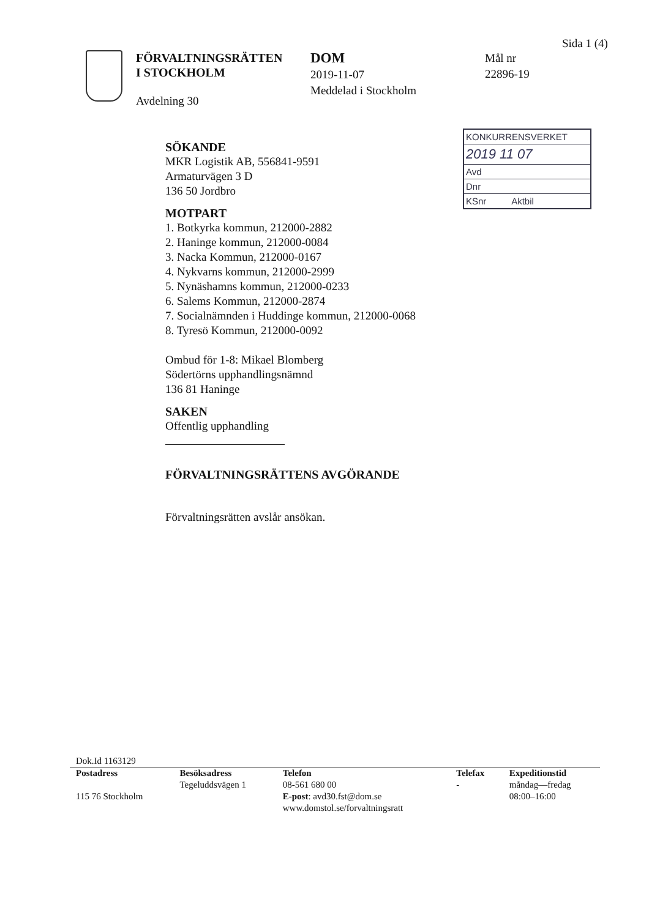Sida 1 (4)
FÖRVALTNINGSRÄTTEN
I STOCKHOLM
Avdelning 30
DOM
2019-11-07
Meddelad i Stockholm
Mål nr
22896-19
KONKURRENSVERKET
2019 11 07
Avd
Dnr
KSnr Aktbil
SÖKANDE
MKR Logistik AB, 556841-9591
Armaturvägen 3 D
136 50 Jordbro
MOTPART
1. Botkyrka kommun, 212000-2882
2. Haninge kommun, 212000-0084
3. Nacka Kommun, 212000-0167
4. Nykvarns kommun, 212000-2999
5. Nynäshamns kommun, 212000-0233
6. Salems Kommun, 212000-2874
7. Socialnämnden i Huddinge kommun, 212000-0068
8. Tyresö Kommun, 212000-0092
Ombud för 1-8: Mikael Blomberg
Södertörns upphandlingsnämnd
136 81 Haninge
SAKEN
Offentlig upphandling
FÖRVALTNINGSRÄTTENS AVGÖRANDE
Förvaltningsrätten avslår ansökan.
Dok.Id 1163129
| Postadress | Besöksadress | Telefon | Telefax | Expeditionstid |
| --- | --- | --- | --- | --- |
| 115 76 Stockholm | Tegeluddsvägen 1 | 08-561 680 00 E-post : avd30.fst@dom.se www.domstol.se/forvaltningsratt | - | måndag—fredag 08:00–16:00 |